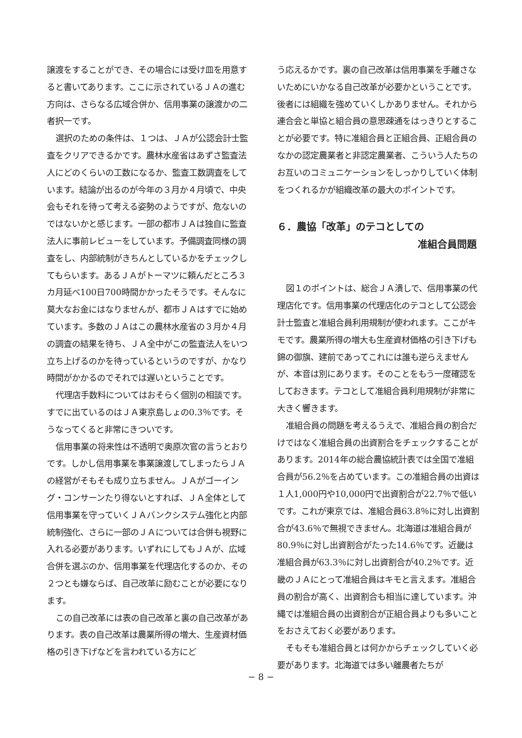譲渡をすることができ、その場合には受け皿を用意すると書いてあります。ここに示されているＪＡの進む方向は、さらなる広域合併か、信用事業の譲渡かの二者択一です。
選択のための条件は、１つは、ＪＡが公認会計士監査をクリアできるかです。農林水産省はあずさ監査法人にどのくらいの工数になるか、監査工数調査をしています。結論が出るのが今年の３月か４月頃で、中央会もそれを待って考える姿勢のようですが、危ないのではないかと感じます。一部の都市ＪＡは独自に監査法人に事前レビューをしています。予備調査同様の調査をし、内部統制がきちんとしているかをチェックしてもらいます。あるＪＡがトーマツに頼んだところ３カ月延べ100日700時間かかったそうです。そんなに莫大なお金にはなりませんが、都市ＪＡはすでに始めています。多数のＪＡはこの農林水産省の３月か４月の調査の結果を待ち、ＪＡ全中がこの監査法人をいつ立ち上げるのかを待っているというのですが、かなり時間がかかるのでそれでは遅いということです。
代理店手数料についてはおそらく個別の相談です。すでに出ているのはＪＡ東京島しょの0.3％です。そうなってくると非常にきついです。
信用事業の将来性は不透明で奥原次官の言うとおりです。しかし信用事業を事業譲渡してしまったらＪＡの経営がそもそも成り立ちません。ＪＡがゴーイング・コンサーンたり得ないとすれば、ＪＡ全体として信用事業を守っていくＪＡバンクシステム強化と内部統制強化、さらに一部のＪＡについては合併も視野に入れる必要があります。いずれにしてもＪＡが、広域合併を選ぶのか、信用事業を代理店化するのか、その２つとも嫌ならば、自己改革に励むことが必要になります。
この自己改革には表の自己改革と裏の自己改革があります。表の自己改革は農業所得の増大、生産資材価格の引き下げなどを言われている方にど
う応えるかです。裏の自己改革は信用事業を手離さないためにいかなる自己改革が必要かということです。後者には組織を強めていくしかありません。それから連合会と単協と組合員の意思疎通をはっきりとすることが必要です。特に准組合員と正組合員、正組合員のなかの認定農業者と非認定農業者、こういう人たちのお互いのコミュニケーションをしっかりしていく体制をつくれるかが組織改革の最大のポイントです。
６．農協「改革」のテコとしての
准組合員問題
図１のポイントは、総合ＪＡ潰しで、信用事業の代理店化です。信用事業の代理店化のテコとして公認会計士監査と准組合員利用規制が使われます。ここがキモです。農業所得の増大も生産資材価格の引き下げも錦の御旗、建前であってこれには誰も逆らえませんが、本音は別にあります。そのことをもう一度確認をしておきます。テコとして准組合員利用規制が非常に大きく響きます。
准組合員の問題を考えるうえで、准組合員の割合だけではなく准組合員の出資割合をチェックすることがあります。2014年の総合農協統計表では全国で准組合員が56.2％を占めています。この准組合員の出資は１人1,000円や10,000円で出資割合が22.7％で低いです。これが東京では、准組合員63.8％に対し出資割合が43.6％で無視できません。北海道は准組合員が80.9％に対し出資割合がたった14.6％です。近畿は准組合員が63.3％に対し出資割合が40.2％です。近畿のＪＡにとって准組合員はキモと言えます。准組合員の割合が高く、出資割合も相当に達しています。沖縄では准組合員の出資割合が正組合員よりも多いことをおさえておく必要があります。
そもそも准組合員とは何かからチェックしていく必要があります。北海道では多い離農者たちが
− 8 −